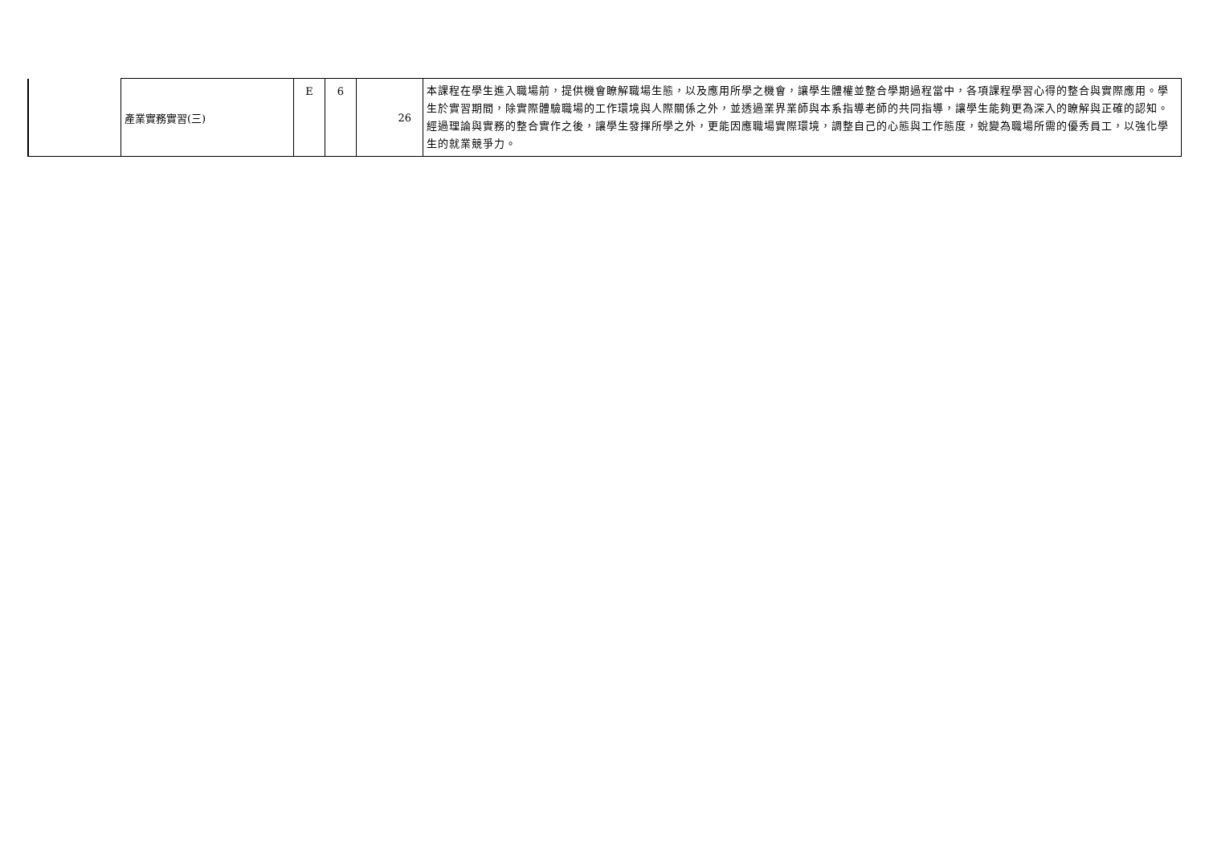| | 產業實務實習(三) | E | 6 | 26 | 本課程在學生進入職場前，提供機會瞭解職場生態，以及應用所學之機會，讓學生體權並整合學期過程當中，各項課程學習心得的整合與實際應用。學生於實習期間，除實際體驗職場的工作環境與人際關係之外，並透過業界業師與本系指導老師的共同指導，讓學生能夠更為深入的瞭解與正確的認知。經過理論與實務的整合實作之後，讓學生發揮所學之外，更能因應職場實際環境，調整自己的心態與工作態度，蛻變為職場所需的優秀員工，以強化學生的就業競爭力。 |